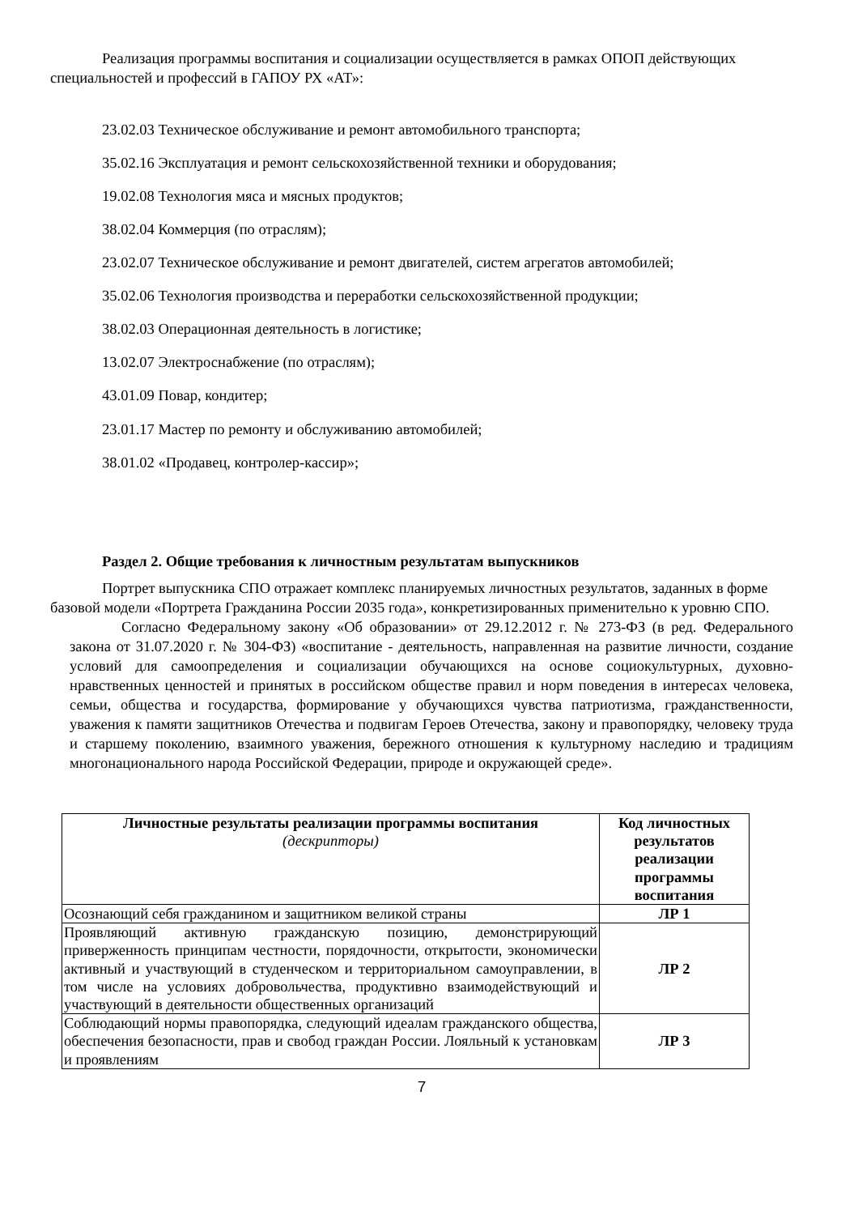Реализация программы воспитания и социализации осуществляется в рамках ОПОП действующих специальностей и профессий в ГАПОУ РХ «АТ»:
23.02.03 Техническое обслуживание и ремонт автомобильного транспорта;
35.02.16 Эксплуатация и ремонт сельскохозяйственной техники и оборудования;
19.02.08 Технология мяса и мясных продуктов;
38.02.04 Коммерция (по отраслям);
23.02.07 Техническое обслуживание и ремонт двигателей, систем агрегатов автомобилей;
35.02.06 Технология производства и переработки сельскохозяйственной продукции;
38.02.03 Операционная деятельность в логистике;
13.02.07 Электроснабжение (по отраслям);
43.01.09 Повар, кондитер;
23.01.17 Мастер по ремонту и обслуживанию автомобилей;
38.01.02 «Продавец, контролер-кассир»;
Раздел 2. Общие требования к личностным результатам выпускников
Портрет выпускника СПО отражает комплекс планируемых личностных результатов, заданных в форме базовой модели «Портрета Гражданина России 2035 года», конкретизированных применительно к уровню СПО.
Согласно Федеральному закону «Об образовании» от 29.12.2012 г. № 273-ФЗ (в ред. Федерального закона от 31.07.2020 г. № 304-ФЗ) «воспитание - деятельность, направленная на развитие личности, создание условий для самоопределения и социализации обучающихся на основе социокультурных, духовно-нравственных ценностей и принятых в российском обществе правил и норм поведения в интересах человека, семьи, общества и государства, формирование у обучающихся чувства патриотизма, гражданственности, уважения к памяти защитников Отечества и подвигам Героев Отечества, закону и правопорядку, человеку труда и старшему поколению, взаимного уважения, бережного отношения к культурному наследию и традициям многонационального народа Российской Федерации, природе и окружающей среде».
| Личностные результаты реализации программы воспитания (дескрипторы) | Код личностных результатов реализации программы воспитания |
| --- | --- |
| Осознающий себя гражданином и защитником великой страны | ЛР 1 |
| Проявляющий активную гражданскую позицию, демонстрирующий приверженность принципам честности, порядочности, открытости, экономически активный и участвующий в студенческом и территориальном самоуправлении, в том числе на условиях добровольчества, продуктивно взаимодействующий и участвующий в деятельности общественных организаций | ЛР 2 |
| Соблюдающий нормы правопорядка, следующий идеалам гражданского общества, обеспечения безопасности, прав и свобод граждан России. Лояльный к установкам и проявлениям | ЛР 3 |
7